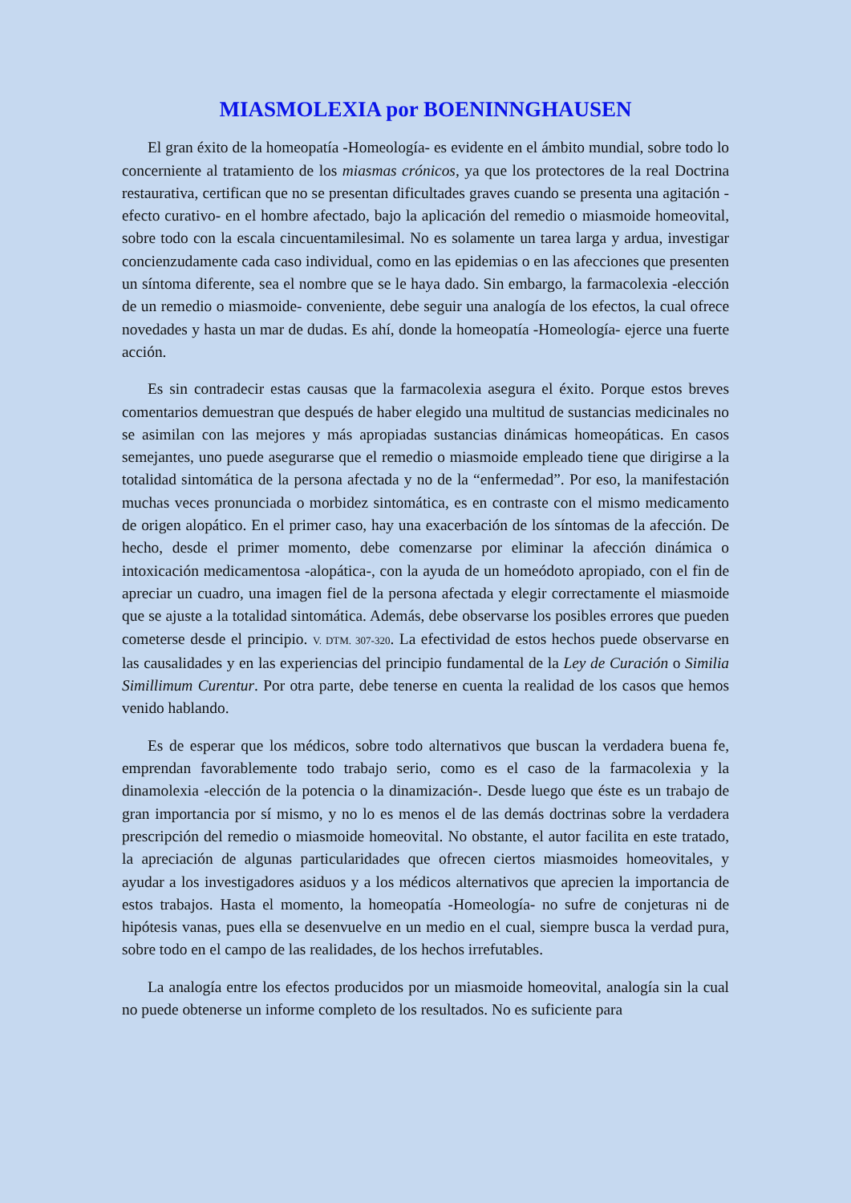MIASMOLEXIA por BOENINNGHAUSEN
El gran éxito de la homeopatía -Homeología- es evidente en el ámbito mundial, sobre todo lo concerniente al tratamiento de los miasmas crónicos, ya que los protectores de la real Doctrina restaurativa, certifican que no se presentan dificultades graves cuando se presenta una agitación -efecto curativo- en el hombre afectado, bajo la aplicación del remedio o miasmoide homeovital, sobre todo con la escala cincuentamilesimal. No es solamente un tarea larga y ardua, investigar concienzudamente cada caso individual, como en las epidemias o en las afecciones que presenten un síntoma diferente, sea el nombre que se le haya dado. Sin embargo, la farmacolexia -elección de un remedio o miasmoide- conveniente, debe seguir una analogía de los efectos, la cual ofrece novedades y hasta un mar de dudas. Es ahí, donde la homeopatía -Homeología- ejerce una fuerte acción.
Es sin contradecir estas causas que la farmacolexia asegura el éxito. Porque estos breves comentarios demuestran que después de haber elegido una multitud de sustancias medicinales no se asimilan con las mejores y más apropiadas sustancias dinámicas homeopáticas. En casos semejantes, uno puede asegurarse que el remedio o miasmoide empleado tiene que dirigirse a la totalidad sintomática de la persona afectada y no de la “enfermedad”. Por eso, la manifestación muchas veces pronunciada o morbidez sintomática, es en contraste con el mismo medicamento de origen alopático. En el primer caso, hay una exacerbación de los síntomas de la afección. De hecho, desde el primer momento, debe comenzarse por eliminar la afección dinámica o intoxicación medicamentosa -alopática-, con la ayuda de un homeódoto apropiado, con el fin de apreciar un cuadro, una imagen fiel de la persona afectada y elegir correctamente el miasmoide que se ajuste a la totalidad sintomática. Además, debe observarse los posibles errores que pueden cometerse desde el principio. V. DTM. 307-320. La efectividad de estos hechos puede observarse en las causalidades y en las experiencias del principio fundamental de la Ley de Curación o Similia Simillimum Curentur. Por otra parte, debe tenerse en cuenta la realidad de los casos que hemos venido hablando.
Es de esperar que los médicos, sobre todo alternativos que buscan la verdadera buena fe, emprendan favorablemente todo trabajo serio, como es el caso de la farmacolexia y la dinamolexia -elección de la potencia o la dinamización-. Desde luego que éste es un trabajo de gran importancia por sí mismo, y no lo es menos el de las demás doctrinas sobre la verdadera prescripción del remedio o miasmoide homeovital. No obstante, el autor facilita en este tratado, la apreciación de algunas particularidades que ofrecen ciertos miasmoides homeovitales, y ayudar a los investigadores asiduos y a los médicos alternativos que aprecien la importancia de estos trabajos. Hasta el momento, la homeopatía -Homeología- no sufre de conjeturas ni de hipótesis vanas, pues ella se desenvuelve en un medio en el cual, siempre busca la verdad pura, sobre todo en el campo de las realidades, de los hechos irrefutables.
La analogía entre los efectos producidos por un miasmoide homeovital, analogía sin la cual no puede obtenerse un informe completo de los resultados. No es suficiente para